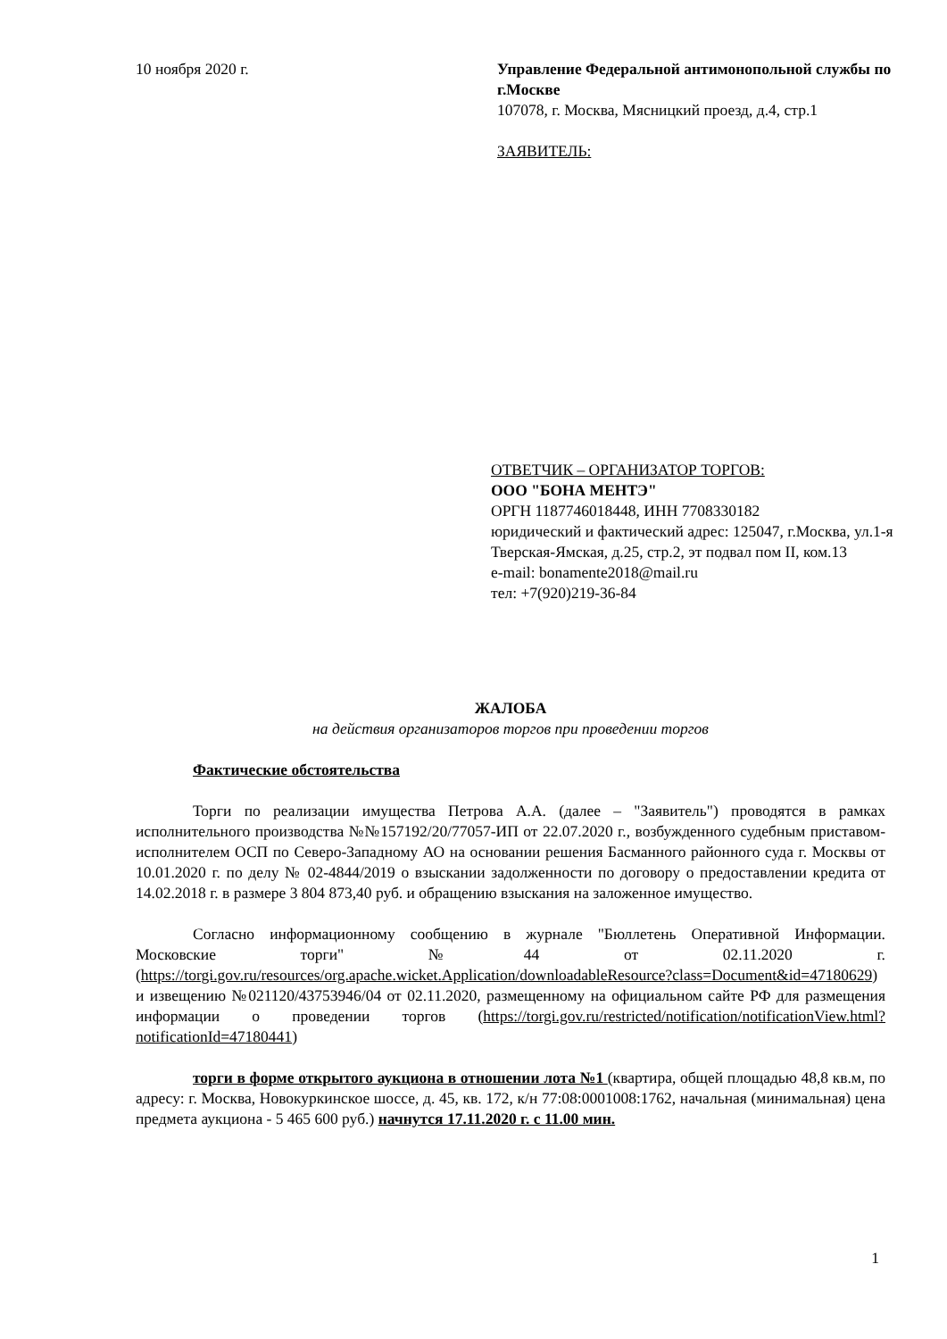10 ноября 2020 г.
Управление Федеральной антимонопольной службы по г.Москве
107078, г. Москва, Мясницкий проезд, д.4, стр.1
ЗАЯВИТЕЛЬ:
ОТВЕТЧИК – ОРГАНИЗАТОР ТОРГОВ:
ООО "БОНА МЕНТЭ"
ОРГН 1187746018448, ИНН 7708330182
юридический и фактический адрес: 125047, г.Москва, ул.1-я Тверская-Ямская, д.25, стр.2, эт подвал пом II, ком.13
e-mail: bonamente2018@mail.ru
тел: +7(920)219-36-84
ЖАЛОБА
на действия организаторов торгов при проведении торгов
Фактические обстоятельства
Торги по реализации имущества Петрова А.А. (далее – "Заявитель") проводятся в рамках исполнительного производства №№157192/20/77057-ИП от 22.07.2020 г., возбужденного судебным приставом-исполнителем ОСП по Северо-Западному АО на основании решения Басманного районного суда г. Москвы от 10.01.2020 г. по делу № 02-4844/2019 о взыскании задолженности по договору о предоставлении кредита от 14.02.2018 г. в размере 3 804 873,40 руб. и обращению взыскания на заложенное имущество.
Согласно информационному сообщению в журнале "Бюллетень Оперативной Информации. Московские торги" №44 от 02.11.2020 г. (https://torgi.gov.ru/resources/org.apache.wicket.Application/downloadableResource?class=Document&id=47180629) и извещению №021120/43753946/04 от 02.11.2020, размещенному на официальном сайте РФ для размещения информации о проведении торгов (https://torgi.gov.ru/restricted/notification/notificationView.html?notificationId=47180441)
торги в форме открытого аукциона в отношении лота №1 (квартира, общей площадью 48,8 кв.м, по адресу: г. Москва, Новокуркинское шоссе, д. 45, кв. 172, к/н 77:08:0001008:1762, начальная (минимальная) цена предмета аукциона - 5 465 600 руб.) начнутся 17.11.2020 г. с 11.00 мин.
1